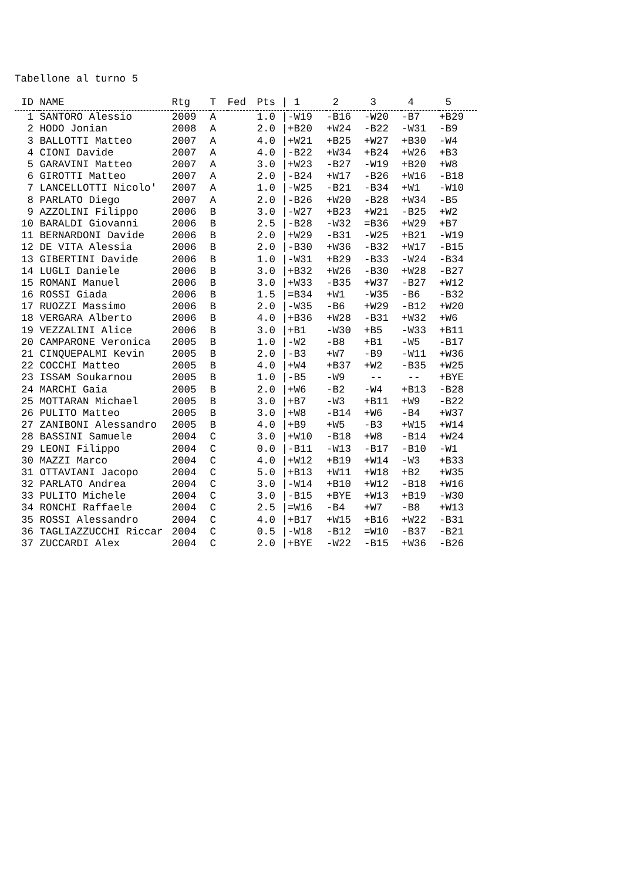Tabellone al turno 5
| ID | | NAME | Rtg | T | Fed | Pts / | 1 | 2 | 3 | 4 | 5 |
| --- | --- | --- | --- | --- | --- | --- | --- | --- | --- | --- | --- |
| 1 | | SANTORO Alessio | 2009 | A | | 1.0 / | -W19 | -B16 | -W20 | -B7 | +B29 |
| 2 | | HODO Jonian | 2008 | A | | 2.0 / | +B20 | +W24 | -B22 | -W31 | -B9 |
| 3 | | BALLOTTI Matteo | 2007 | A | | 4.0 / | +W21 | +B25 | +W27 | +B30 | -W4 |
| 4 | | CIONI Davide | 2007 | A | | 4.0 / | -B22 | +W34 | +B24 | +W26 | +B3 |
| 5 | | GARAVINI Matteo | 2007 | A | | 3.0 / | +W23 | -B27 | -W19 | +B20 | +W8 |
| 6 | | GIROTTI Matteo | 2007 | A | | 2.0 / | -B24 | +W17 | -B26 | +W16 | -B18 |
| 7 | | LANCELLOTTI Nicolo' | 2007 | A | | 1.0 / | -W25 | -B21 | -B34 | +W1 | -W10 |
| 8 | | PARLATO Diego | 2007 | A | | 2.0 / | -B26 | +W20 | -B28 | +W34 | -B5 |
| 9 | | AZZOLINI Filippo | 2006 | B | | 3.0 / | -W27 | +B23 | +W21 | -B25 | +W2 |
| 10 | | BARALDI Giovanni | 2006 | B | | 2.5 / | -B28 | -W32 | =B36 | +W29 | +B7 |
| 11 | | BERNARDONI Davide | 2006 | B | | 2.0 / | +W29 | -B31 | -W25 | +B21 | -W19 |
| 12 | | DE VITA Alessia | 2006 | B | | 2.0 / | -B30 | +W36 | -B32 | +W17 | -B15 |
| 13 | | GIBERTINI Davide | 2006 | B | | 1.0 / | -W31 | +B29 | -B33 | -W24 | -B34 |
| 14 | | LUGLI Daniele | 2006 | B | | 3.0 / | +B32 | +W26 | -B30 | +W28 | -B27 |
| 15 | | ROMANI Manuel | 2006 | B | | 3.0 / | +W33 | -B35 | +W37 | -B27 | +W12 |
| 16 | | ROSSI Giada | 2006 | B | | 1.5 / | =B34 | +W1 | -W35 | -B6 | -B32 |
| 17 | | RUOZZI Massimo | 2006 | B | | 2.0 / | -W35 | -B6 | +W29 | -B12 | +W20 |
| 18 | | VERGARA Alberto | 2006 | B | | 4.0 / | +B36 | +W28 | -B31 | +W32 | +W6 |
| 19 | | VEZZALINI Alice | 2006 | B | | 3.0 / | +B1 | -W30 | +B5 | -W33 | +B11 |
| 20 | | CAMPARONE Veronica | 2005 | B | | 1.0 / | -W2 | -B8 | +B1 | -W5 | -B17 |
| 21 | | CINQUEPALMI Kevin | 2005 | B | | 2.0 / | -B3 | +W7 | -B9 | -W11 | +W36 |
| 22 | | COCCHI Matteo | 2005 | B | | 4.0 / | +W4 | +B37 | +W2 | -B35 | +W25 |
| 23 | | ISSAM Soukarnou | 2005 | B | | 1.0 / | -B5 | -W9 | -- | -- | +BYE |
| 24 | | MARCHI Gaia | 2005 | B | | 2.0 / | +W6 | -B2 | -W4 | +B13 | -B28 |
| 25 | | MOTTARAN Michael | 2005 | B | | 3.0 / | +B7 | -W3 | +B11 | +W9 | -B22 |
| 26 | | PULITO Matteo | 2005 | B | | 3.0 / | +W8 | -B14 | +W6 | -B4 | +W37 |
| 27 | | ZANIBONI Alessandro | 2005 | B | | 4.0 / | +B9 | +W5 | -B3 | +W15 | +W14 |
| 28 | | BASSINI Samuele | 2004 | C | | 3.0 / | +W10 | -B18 | +W8 | -B14 | +W24 |
| 29 | | LEONI Filippo | 2004 | C | | 0.0 / | -B11 | -W13 | -B17 | -B10 | -W1 |
| 30 | | MAZZI Marco | 2004 | C | | 4.0 / | +W12 | +B19 | +W14 | -W3 | +B33 |
| 31 | | OTTAVIANI Jacopo | 2004 | C | | 5.0 / | +B13 | +W11 | +W18 | +B2 | +W35 |
| 32 | | PARLATO Andrea | 2004 | C | | 3.0 / | -W14 | +B10 | +W12 | -B18 | +W16 |
| 33 | | PULITO Michele | 2004 | C | | 3.0 / | -B15 | +BYE | +W13 | +B19 | -W30 |
| 34 | | RONCHI Raffaele | 2004 | C | | 2.5 / | =W16 | -B4 | +W7 | -B8 | +W13 |
| 35 | | ROSSI Alessandro | 2004 | C | | 4.0 / | +B17 | +W15 | +B16 | +W22 | -B31 |
| 36 | | TAGLIAZZUCCHI Riccar | 2004 | C | | 0.5 / | -W18 | -B12 | =W10 | -B37 | -B21 |
| 37 | | ZUCCARDI Alex | 2004 | C | | 2.0 / | +BYE | -W22 | -B15 | +W36 | -B26 |